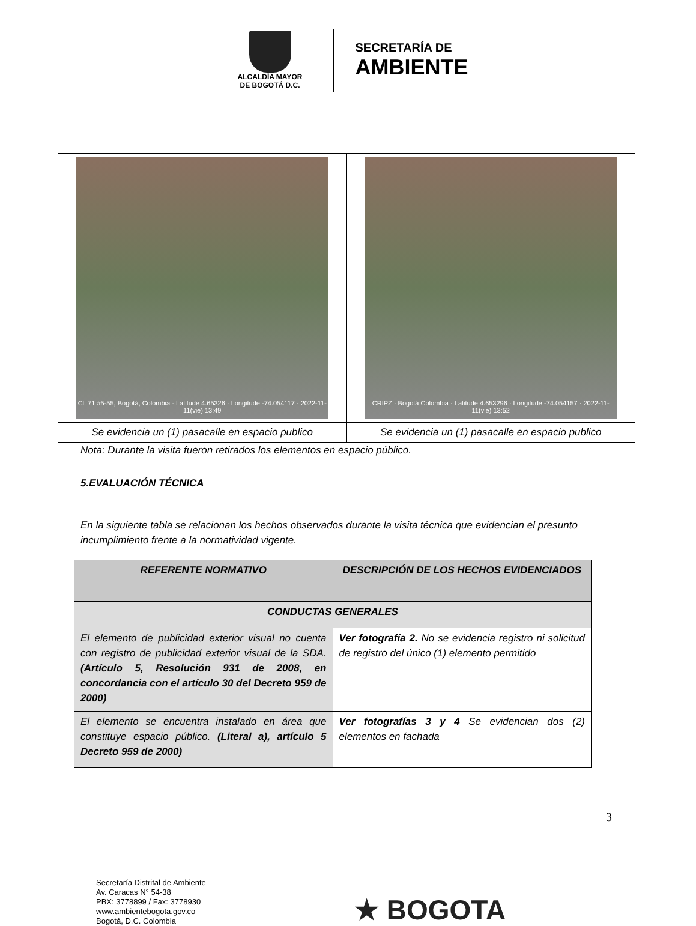ALCALDÍA MAYOR
DE BOGOTÁ D.C.
SECRETARÍA DE
AMBIENTE
| Cl. 71 #5-55, Bogotá, Colombia · Latitude 4.65326 · Longitude -74.054117 · 2022-11-11(vie) 13:49 | CRIPZ · Bogotá Colombia · Latitude 4.653296 · Longitude -74.054157 · 2022-11-11(vie) 13:52 |
| Se evidencia un (1) pasacalle en espacio publico | Se evidencia un (1) pasacalle en espacio publico |
Nota: Durante la visita fueron retirados los elementos en espacio público.
5.EVALUACIÓN TÉCNICA
En la siguiente tabla se relacionan los hechos observados durante la visita técnica que evidencian el presunto incumplimiento frente a la normatividad vigente.
| REFERENTE NORMATIVO | DESCRIPCIÓN DE LOS HECHOS EVIDENCIADOS |
| --- | --- |
| CONDUCTAS GENERALES | |
| El elemento de publicidad exterior visual no cuenta con registro de publicidad exterior visual de la SDA. (Artículo 5, Resolución 931 de 2008, en concordancia con el artículo 30 del Decreto 959 de 2000) | Ver fotografía 2. No se evidencia registro ni solicitud de registro del único (1) elemento permitido |
| El elemento se encuentra instalado en área que constituye espacio público. (Literal a), artículo 5 Decreto 959 de 2000) | Ver fotografías 3 y 4 Se evidencian dos (2) elementos en fachada |
3
Secretaría Distrital de Ambiente
Av. Caracas N° 54-38
PBX: 3778899 / Fax: 3778930
www.ambientebogota.gov.co
Bogotá, D.C. Colombia
★ BOGOTA